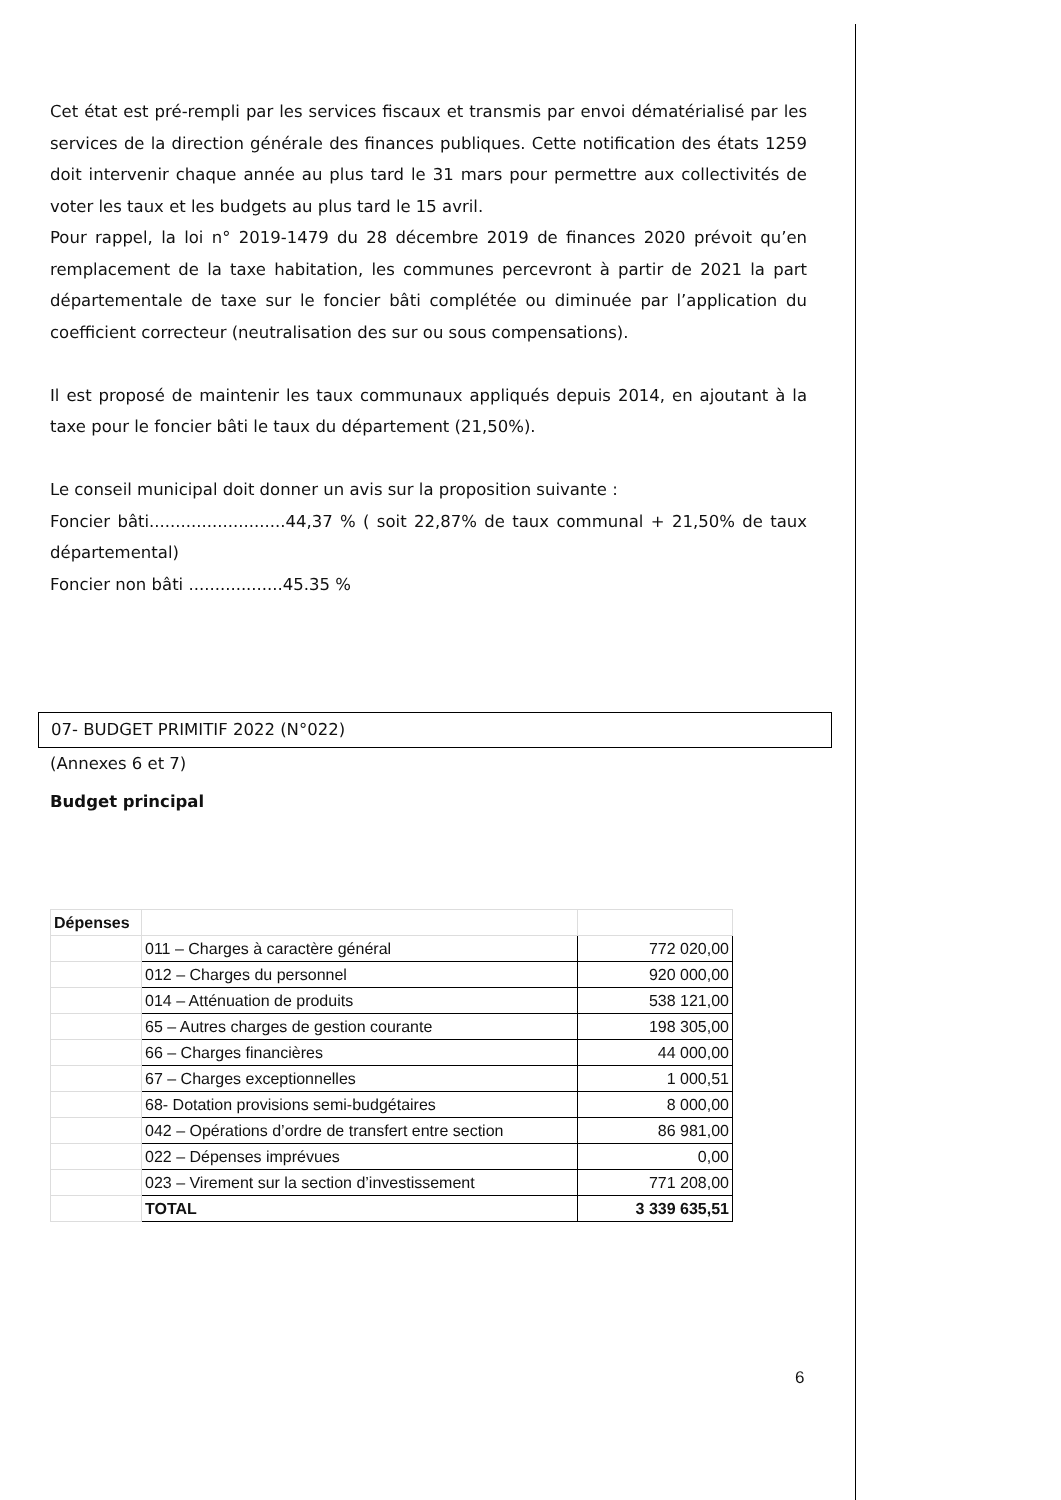Cet état est pré-rempli par les services fiscaux et transmis par envoi dématérialisé par les services de la direction générale des finances publiques. Cette notification des états 1259 doit intervenir chaque année au plus tard le 31 mars pour permettre aux collectivités de voter les taux et les budgets au plus tard le 15 avril.
Pour rappel, la loi n° 2019-1479 du 28 décembre 2019 de finances 2020 prévoit qu’en remplacement de la taxe habitation, les communes percevront à partir de 2021 la part départementale de taxe sur le foncier bâti complétée ou diminuée par l’application du coefficient correcteur (neutralisation des sur ou sous compensations).
Il est proposé de maintenir les taux communaux appliqués depuis 2014, en ajoutant à la taxe pour le foncier bâti le taux du département (21,50%).
Le conseil municipal doit donner un avis sur la proposition suivante :
Foncier bâti..........................44,37 % ( soit 22,87% de taux communal + 21,50% de taux départemental)
Foncier non bâti ..................45.35 %
07- BUDGET PRIMITIF 2022 (N°022)
(Annexes 6 et 7)
Budget principal
| Dépenses | | |
| | 011 – Charges à caractère général | 772 020,00 |
| | 012 – Charges du personnel | 920 000,00 |
| | 014 – Atténuation de produits | 538 121,00 |
| | 65 – Autres charges de gestion courante | 198 305,00 |
| | 66 – Charges financières | 44 000,00 |
| | 67 – Charges exceptionnelles | 1 000,51 |
| | 68- Dotation provisions semi-budgétaires | 8 000,00 |
| | 042 – Opérations d’ordre de transfert entre section | 86 981,00 |
| | 022 – Dépenses imprévues | 0,00 |
| | 023 – Virement sur la section d’investissement | 771 208,00 |
| | TOTAL | 3 339 635,51 |
6